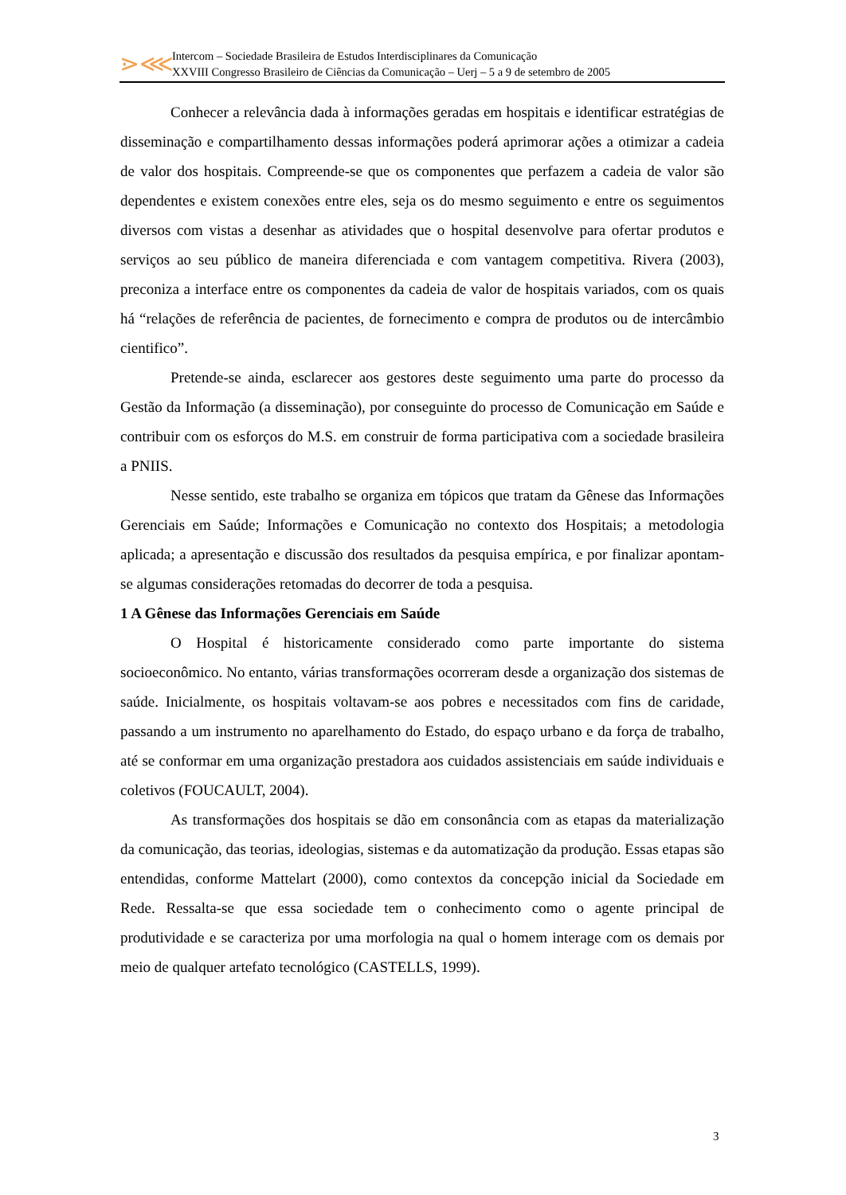⋗⋘
Intercom – Sociedade Brasileira de Estudos Interdisciplinares da Comunicação
XXVIII Congresso Brasileiro de Ciências da Comunicação – Uerj – 5 a 9 de setembro de 2005
Conhecer a relevância dada à informações geradas em hospitais e identificar estratégias de disseminação e compartilhamento dessas informações poderá aprimorar ações a otimizar a cadeia de valor dos hospitais. Compreende-se que os componentes que perfazem a cadeia de valor são dependentes e existem conexões entre eles, seja os do mesmo seguimento e entre os seguimentos diversos com vistas a desenhar as atividades que o hospital desenvolve para ofertar produtos e serviços ao seu público de maneira diferenciada e com vantagem competitiva. Rivera (2003), preconiza a interface entre os componentes da cadeia de valor de hospitais variados, com os quais há “relações de referência de pacientes, de fornecimento e compra de produtos ou de intercâmbio cientifico”.
Pretende-se ainda, esclarecer aos gestores deste seguimento uma parte do processo da Gestão da Informação (a disseminação), por conseguinte do processo de Comunicação em Saúde e contribuir com os esforços do M.S. em construir de forma participativa com a sociedade brasileira a PNIIS.
Nesse sentido, este trabalho se organiza em tópicos que tratam da Gênese das Informações Gerenciais em Saúde; Informações e Comunicação no contexto dos Hospitais; a metodologia aplicada; a apresentação e discussão dos resultados da pesquisa empírica, e por finalizar apontam-se algumas considerações retomadas do decorrer de toda a pesquisa.
1 A Gênese das Informações Gerenciais em Saúde
O Hospital é historicamente considerado como parte importante do sistema socioeconômico. No entanto, várias transformações ocorreram desde a organização dos sistemas de saúde. Inicialmente, os hospitais voltavam-se aos pobres e necessitados com fins de caridade, passando a um instrumento no aparelhamento do Estado, do espaço urbano e da força de trabalho, até se conformar em uma organização prestadora aos cuidados assistenciais em saúde individuais e coletivos (FOUCAULT, 2004).
As transformações dos hospitais se dão em consonância com as etapas da materialização da comunicação, das teorias, ideologias, sistemas e da automatização da produção. Essas etapas são entendidas, conforme Mattelart (2000), como contextos da concepção inicial da Sociedade em Rede. Ressalta-se que essa sociedade tem o conhecimento como o agente principal de produtividade e se caracteriza por uma morfologia na qual o homem interage com os demais por meio de qualquer artefato tecnológico (CASTELLS, 1999).
3